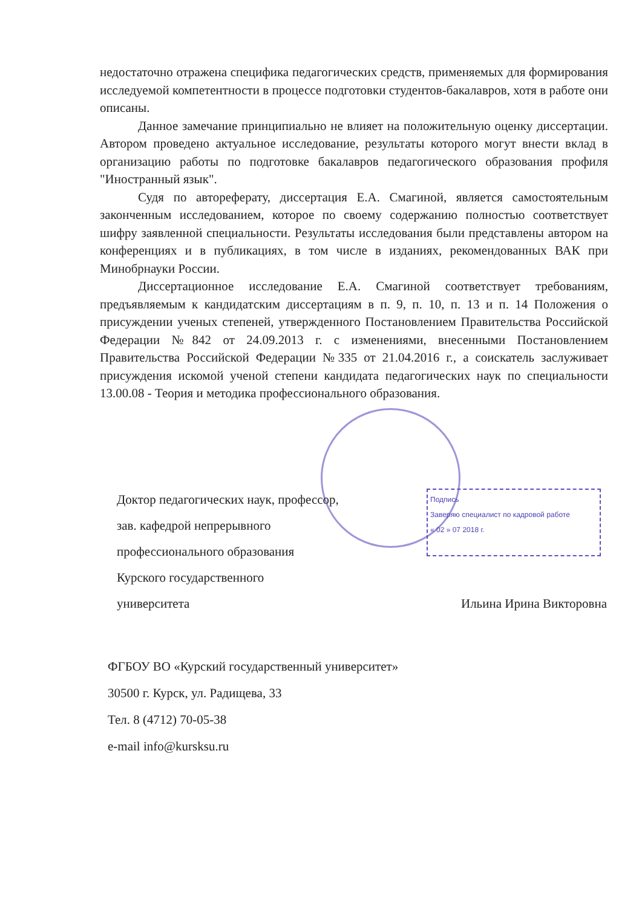Подпись
Заверяю специалист по кадровой работе
« 02 » 07 2018 г.
недостаточно отражена специфика педагогических средств, применяемых для формирования исследуемой компетентности в процессе подготовки студентов-бакалавров, хотя в работе они описаны.
Данное замечание принципиально не влияет на положительную оценку диссертации. Автором проведено актуальное исследование, результаты которого могут внести вклад в организацию работы по подготовке бакалавров педагогического образования профиля "Иностранный язык".
Судя по автореферату, диссертация Е.А. Смагиной, является самостоятельным законченным исследованием, которое по своему содержанию полностью соответствует шифру заявленной специальности. Результаты исследования были представлены автором на конференциях и в публикациях, в том числе в изданиях, рекомендованных ВАК при Минобрнауки России.
Диссертационное исследование Е.А. Смагиной соответствует требованиям, предъявляемым к кандидатским диссертациям в п. 9, п. 10, п. 13 и п. 14 Положения о присуждении ученых степеней, утвержденного Постановлением Правительства Российской Федерации №842 от 24.09.2013 г. с изменениями, внесенными Постановлением Правительства Российской Федерации №335 от 21.04.2016 г., а соискатель заслуживает присуждения искомой ученой степени кандидата педагогических наук по специальности 13.00.08 - Теория и методика профессионального образования.
Доктор педагогических наук, профессор,
зав. кафедрой непрерывного
профессионального образования
Курского государственного
университета Ильина Ирина Викторовна
ФГБОУ ВО «Курский государственный университет»
30500 г. Курск, ул. Радищева, 33
Тел. 8 (4712) 70-05-38
e-mail info@kursksu.ru